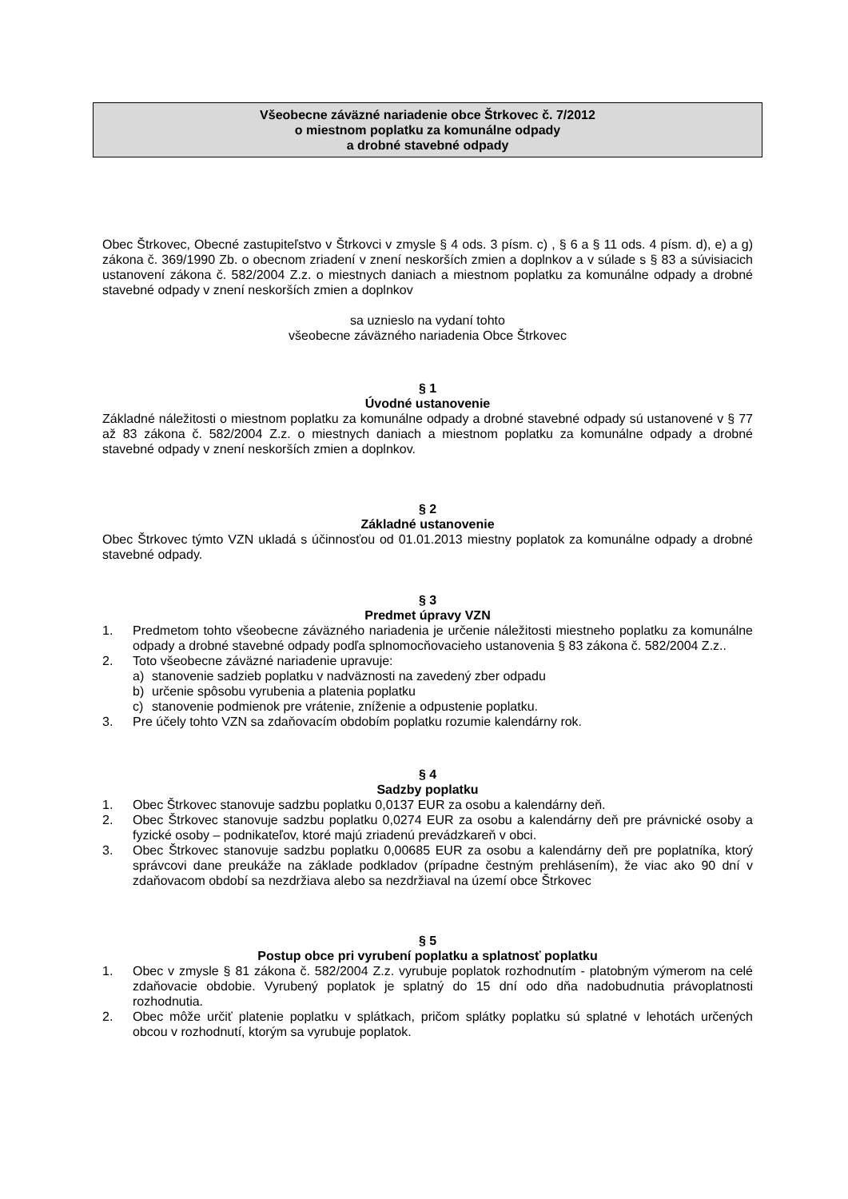Všeobecne záväzné nariadenie obce Štrkovec č. 7/2012
o miestnom poplatku za komunálne odpady
a drobné stavebné odpady
Obec Štrkovec, Obecné zastupiteľstvo v Štrkovci v zmysle § 4 ods. 3 písm. c) , § 6 a § 11 ods. 4 písm. d), e) a g) zákona č. 369/1990 Zb. o obecnom zriadení v znení neskorších zmien a doplnkov a v súlade s § 83 a súvisiacich ustanovení zákona č. 582/2004 Z.z. o miestnych daniach a miestnom poplatku za komunálne odpady a drobné stavebné odpady v znení neskorších zmien a doplnkov
sa uznieslo na vydaní tohto
všeobecne záväzného nariadenia Obce Štrkovec
§ 1
Úvodné ustanovenie
Základné náležitosti o miestnom poplatku za komunálne odpady a drobné stavebné odpady sú ustanovené v § 77 až 83 zákona č. 582/2004 Z.z. o miestnych daniach a miestnom poplatku za komunálne odpady a drobné stavebné odpady v znení neskorších zmien a doplnkov.
§ 2
Základné ustanovenie
Obec Štrkovec týmto VZN ukladá s účinnosťou od 01.01.2013 miestny poplatok za komunálne odpady a drobné stavebné odpady.
§ 3
Predmet úpravy VZN
1. Predmetom tohto všeobecne záväzného nariadenia je určenie náležitosti miestneho poplatku za komunálne odpady a drobné stavebné odpady podľa splnomocňovacieho ustanovenia § 83 zákona č. 582/2004 Z.z..
2. Toto všeobecne záväzné nariadenie upravuje:
a) stanovenie sadzieb poplatku v nadväznosti na zavedený zber odpadu
b) určenie spôsobu vyrubenia a platenia poplatku
c) stanovenie podmienok pre vrátenie, zníženie a odpustenie poplatku.
3. Pre účely tohto VZN sa zdaňovacím obdobím poplatku rozumie kalendárny rok.
§ 4
Sadzby poplatku
1. Obec Štrkovec stanovuje sadzbu poplatku 0,0137 EUR za osobu a kalendárny deň.
2. Obec Štrkovec stanovuje sadzbu poplatku 0,0274 EUR za osobu a kalendárny deň pre právnické osoby a fyzické osoby – podnikateľov, ktoré majú zriadenú prevádzkareň v obci.
3. Obec Štrkovec stanovuje sadzbu poplatku 0,00685 EUR za osobu a kalendárny deň pre poplatníka, ktorý správcovi dane preukáže na základe podkladov (prípadne čestným prehlásením), že viac ako 90 dní v zdaňovacom období sa nezdržiava alebo sa nezdržiaval na území obce Štrkovec
§ 5
Postup obce pri vyrubení poplatku a splatnosť poplatku
1. Obec v zmysle § 81 zákona č. 582/2004 Z.z. vyrubuje poplatok rozhodnutím - platobným výmerom na celé zdaňovacie obdobie. Vyrubený poplatok je splatný do 15 dní odo dňa nadobudnutia právoplatnosti rozhodnutia.
2. Obec môže určiť platenie poplatku v splátkach, pričom splátky poplatku sú splatné v lehotách určených obcou v rozhodnutí, ktorým sa vyrubuje poplatok.